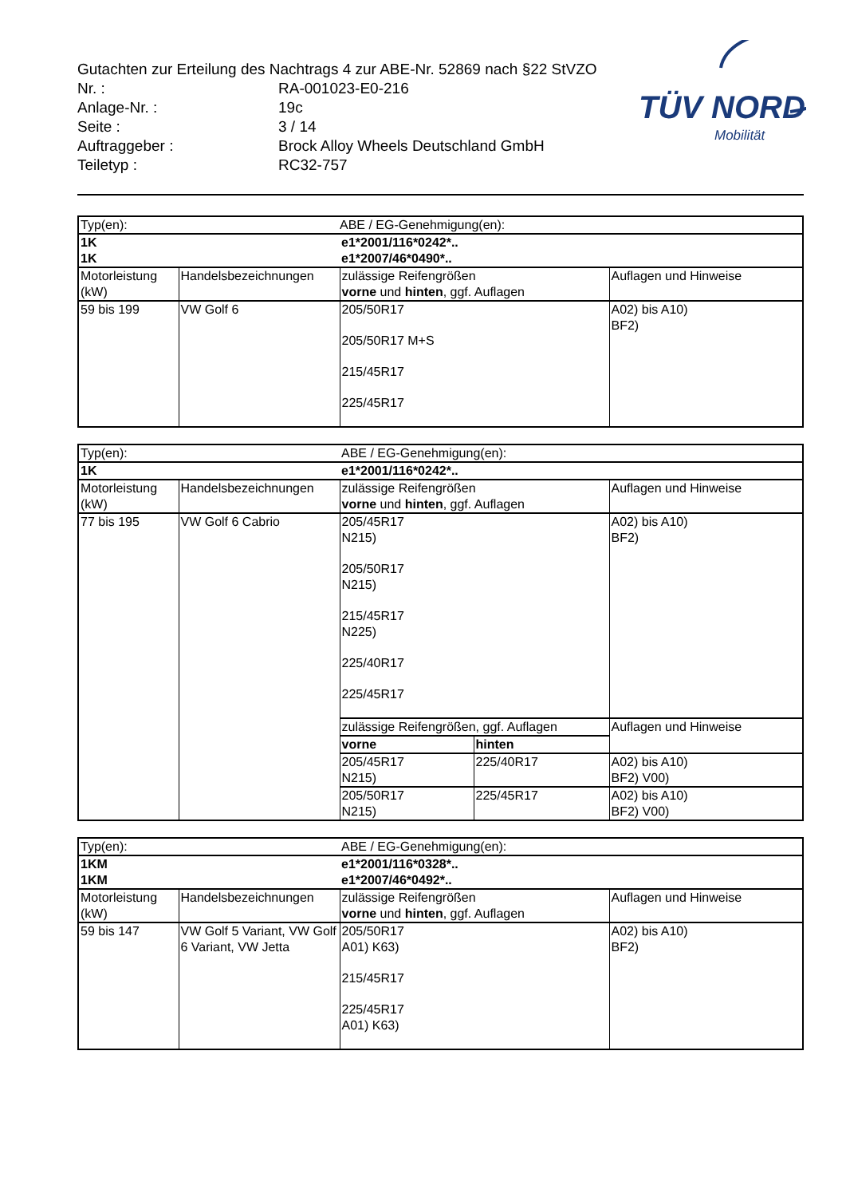TÜV NORD
Mobilität
Gutachten zur Erteilung des Nachtrags 4 zur ABE-Nr. 52869 nach §22 StVZO
Nr. : RA-001023-E0-216
Anlage-Nr. : 19c
Seite : 3 / 14
Auftraggeber : Brock Alloy Wheels Deutschland GmbH
Teiletyp : RC32-757
| Typ(en): | | ABE / EG-Genehmigung(en): | |
| 1K 1K | | e1*2001/116*0242*.. e1*2007/46*0490*.. | |
| Motorleistung (kW) | Handelsbezeichnungen | zulässige Reifengrößen vorne und hinten , ggf. Auflagen | Auflagen und Hinweise |
| 59 bis 199 | VW Golf 6 | 205/50R17 205/50R17 M+S 215/45R17 225/45R17 | A02) bis A10) BF2) |
| Typ(en): | | ABE / EG-Genehmigung(en): | | |
| 1K | | e1*2001/116*0242*.. | | |
| Motorleistung (kW) | Handelsbezeichnungen | zulässige Reifengrößen vorne und hinten , ggf. Auflagen | | Auflagen und Hinweise |
| 77 bis 195 | VW Golf 6 Cabrio | 205/45R17 N215) 205/50R17 N215) 215/45R17 N225) 225/40R17 225/45R17 | | A02) bis A10) BF2) |
| | | zulässige Reifengrößen, ggf. Auflagen | | Auflagen und Hinweise |
| | | vorne | hinten | |
| | | 205/45R17 N215) | 225/40R17 | A02) bis A10) BF2) V00) |
| | | 205/50R17 N215) | 225/45R17 | A02) bis A10) BF2) V00) |
| Typ(en): | | ABE / EG-Genehmigung(en): | |
| 1KM 1KM | | e1*2001/116*0328*.. e1*2007/46*0492*.. | |
| Motorleistung (kW) | Handelsbezeichnungen | zulässige Reifengrößen vorne und hinten , ggf. Auflagen | Auflagen und Hinweise |
| 59 bis 147 | VW Golf 5 Variant, VW Golf 6 Variant, VW Jetta | 205/50R17 A01) K63) 215/45R17 225/45R17 A01) K63) | A02) bis A10) BF2) |